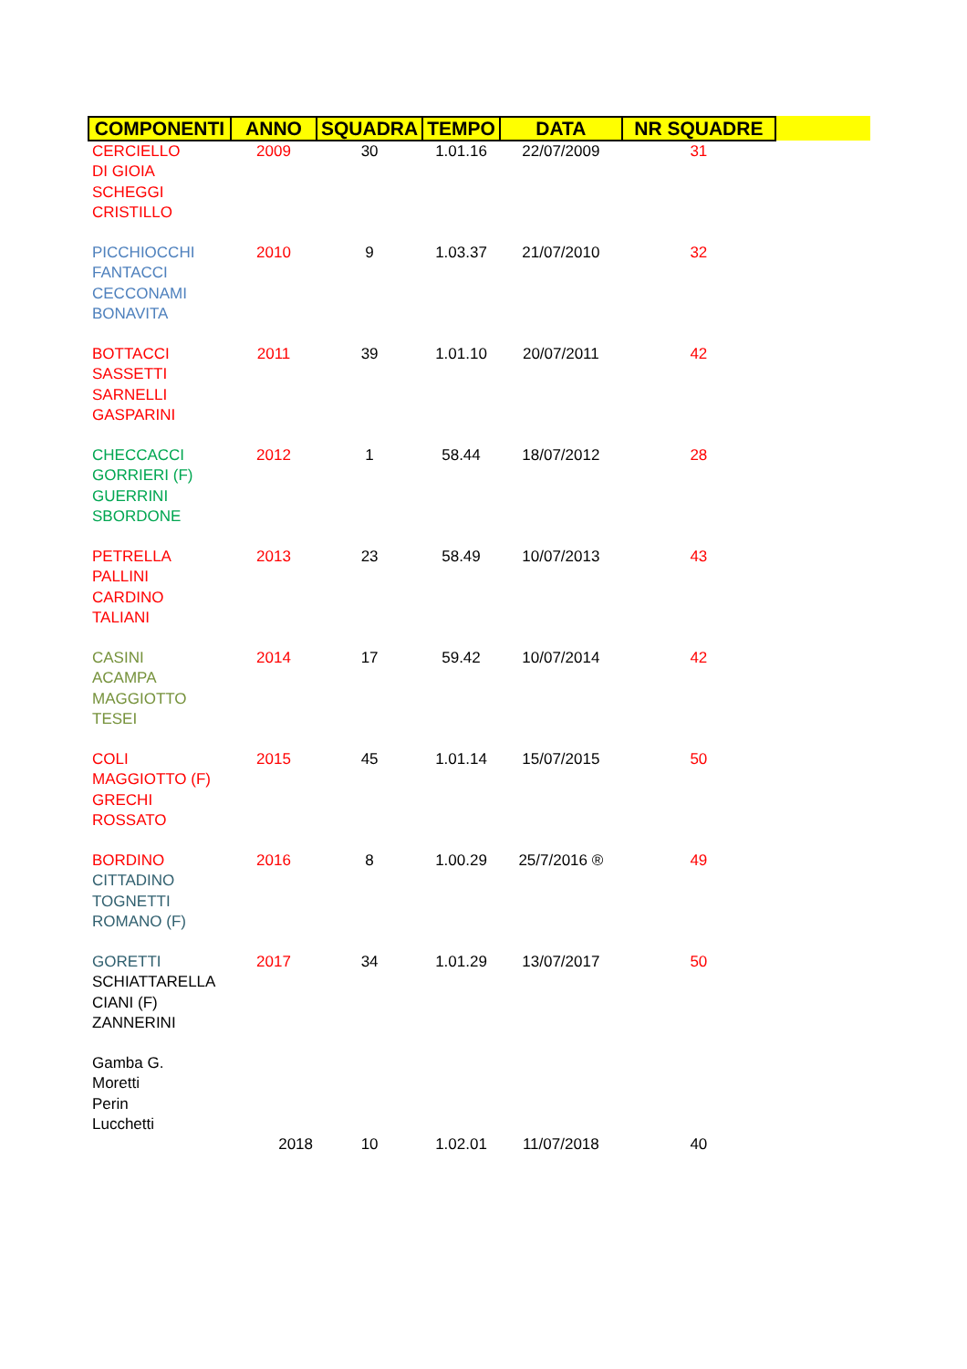| COMPONENTI | ANNO | SQUADRA | TEMPO | DATA | NR SQUADRE |
| --- | --- | --- | --- | --- | --- |
| CERCIELLO DI GIOIA SCHEGGI CRISTILLO | 2009 | 30 | 1.01.16 | 22/07/2009 | 31 |
| PICCHIOCCHI FANTACCI CECCONAMI BONAVITA | 2010 | 9 | 1.03.37 | 21/07/2010 | 32 |
| BOTTACCI SASSETTI SARNELLI GASPARINI | 2011 | 39 | 1.01.10 | 20/07/2011 | 42 |
| CHECCACCI GORRIERI (F) GUERRINI SBORDONE | 2012 | 1 | 58.44 | 18/07/2012 | 28 |
| PETRELLA PALLINI CARDINO TALIANI | 2013 | 23 | 58.49 | 10/07/2013 | 43 |
| CASINI ACAMPA MAGGIOTTO TESEI | 2014 | 17 | 59.42 | 10/07/2014 | 42 |
| COLI MAGGIOTTO (F) GRECHI ROSSATO | 2015 | 45 | 1.01.14 | 15/07/2015 | 50 |
| BORDINO CITTADINO TOGNETTI ROMANO (F) | 2016 | 8 | 1.00.29 | 25/7/2016 ® | 49 |
| GORETTI SCHIATTARELLA CIANI (F) ZANNERINI | 2017 | 34 | 1.01.29 | 13/07/2017 | 50 |
| Gamba G. Moretti Perin Lucchetti | 2018 | 10 | 1.02.01 | 11/07/2018 | 40 |